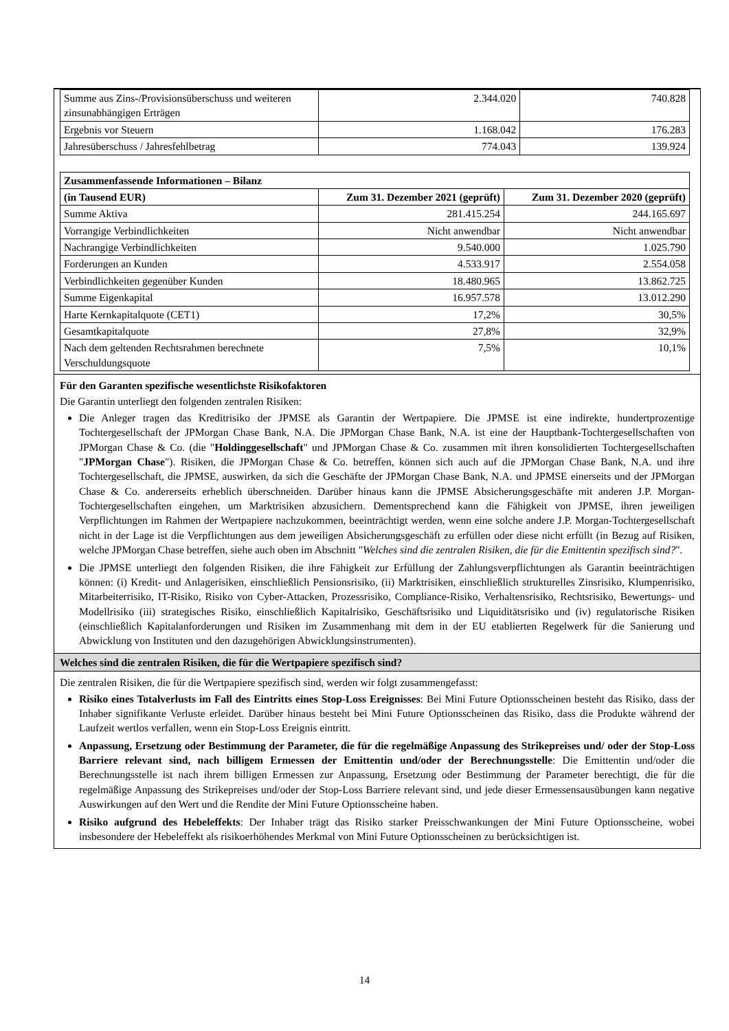| Summe aus Zins-/Provisionsüberschuss und weiteren zinsunabhängigen Erträgen | 2.344.020 | 740.828 |
| Ergebnis vor Steuern | 1.168.042 | 176.283 |
| Jahresüberschuss / Jahresfehlbetrag | 774.043 | 139.924 |
| Zusammenfassende Informationen – Bilanz | | |
| --- | --- | --- |
| (in Tausend EUR) | Zum 31. Dezember 2021 (geprüft) | Zum 31. Dezember 2020 (geprüft) |
| Summe Aktiva | 281.415.254 | 244.165.697 |
| Vorrangige Verbindlichkeiten | Nicht anwendbar | Nicht anwendbar |
| Nachrangige Verbindlichkeiten | 9.540.000 | 1.025.790 |
| Forderungen an Kunden | 4.533.917 | 2.554.058 |
| Verbindlichkeiten gegenüber Kunden | 18.480.965 | 13.862.725 |
| Summe Eigenkapital | 16.957.578 | 13.012.290 |
| Harte Kernkapitalquote (CET1) | 17,2% | 30,5% |
| Gesamtkapitalquote | 27,8% | 32,9% |
| Nach dem geltenden Rechtsrahmen berechnete Verschuldungsquote | 7,5% | 10,1% |
Für den Garanten spezifische wesentlichste Risikofaktoren
Die Garantin unterliegt den folgenden zentralen Risiken:
Die Anleger tragen das Kreditrisiko der JPMSE als Garantin der Wertpapiere. Die JPMSE ist eine indirekte, hundertprozentige Tochtergesellschaft der JPMorgan Chase Bank, N.A. Die JPMorgan Chase Bank, N.A. ist eine der Hauptbank-Tochtergesellschaften von JPMorgan Chase & Co. (die "Holdinggesellschaft" und JPMorgan Chase & Co. zusammen mit ihren konsolidierten Tochtergesellschaften "JPMorgan Chase"). Risiken, die JPMorgan Chase & Co. betreffen, können sich auch auf die JPMorgan Chase Bank, N.A. und ihre Tochtergesellschaft, die JPMSE, auswirken, da sich die Geschäfte der JPMorgan Chase Bank, N.A. und JPMSE einerseits und der JPMorgan Chase & Co. andererseits erheblich überschneiden. Darüber hinaus kann die JPMSE Absicherungsgeschäfte mit anderen J.P. Morgan-Tochtergesellschaften eingehen, um Marktrisiken abzusichern. Dementsprechend kann die Fähigkeit von JPMSE, ihren jeweiligen Verpflichtungen im Rahmen der Wertpapiere nachzukommen, beeinträchtigt werden, wenn eine solche andere J.P. Morgan-Tochtergesellschaft nicht in der Lage ist die Verpflichtungen aus dem jeweiligen Absicherungsgeschäft zu erfüllen oder diese nicht erfüllt (in Bezug auf Risiken, welche JPMorgan Chase betreffen, siehe auch oben im Abschnitt "Welches sind die zentralen Risiken, die für die Emittentin spezifisch sind?".
Die JPMSE unterliegt den folgenden Risiken, die ihre Fähigkeit zur Erfüllung der Zahlungsverpflichtungen als Garantin beeinträchtigen können: (i) Kredit- und Anlagerisiken, einschließlich Pensionsrisiko, (ii) Marktrisiken, einschließlich strukturelles Zinsrisiko, Klumpenrisiko, Mitarbeiterrisiko, IT-Risiko, Risiko von Cyber-Attacken, Prozessrisiko, Compliance-Risiko, Verhaltensrisiko, Rechtsrisiko, Bewertungs- und Modellrisiko (iii) strategisches Risiko, einschließlich Kapitalrisiko, Geschäftsrisiko und Liquiditätsrisiko und (iv) regulatorische Risiken (einschließlich Kapitalanforderungen und Risiken im Zusammenhang mit dem in der EU etablierten Regelwerk für die Sanierung und Abwicklung von Instituten und den dazugehörigen Abwicklungsinstrumenten).
Welches sind die zentralen Risiken, die für die Wertpapiere spezifisch sind?
Die zentralen Risiken, die für die Wertpapiere spezifisch sind, werden wir folgt zusammengefasst:
Risiko eines Totalverlusts im Fall des Eintritts eines Stop-Loss Ereignisses: Bei Mini Future Optionsscheinen besteht das Risiko, dass der Inhaber signifikante Verluste erleidet. Darüber hinaus besteht bei Mini Future Optionsscheinen das Risiko, dass die Produkte während der Laufzeit wertlos verfallen, wenn ein Stop-Loss Ereignis eintritt.
Anpassung, Ersetzung oder Bestimmung der Parameter, die für die regelmäßige Anpassung des Strikepreises und/ oder der Stop-Loss Barriere relevant sind, nach billigem Ermessen der Emittentin und/oder der Berechnungsstelle: Die Emittentin und/oder die Berechnungsstelle ist nach ihrem billigen Ermessen zur Anpassung, Ersetzung oder Bestimmung der Parameter berechtigt, die für die regelmäßige Anpassung des Strikepreises und/oder der Stop-Loss Barriere relevant sind, und jede dieser Ermessensausübungen kann negative Auswirkungen auf den Wert und die Rendite der Mini Future Optionsscheine haben.
Risiko aufgrund des Hebeleffekts: Der Inhaber trägt das Risiko starker Preisschwankungen der Mini Future Optionsscheine, wobei insbesondere der Hebeleffekt als risikoerhöhendes Merkmal von Mini Future Optionsscheinen zu berücksichtigen ist.
14